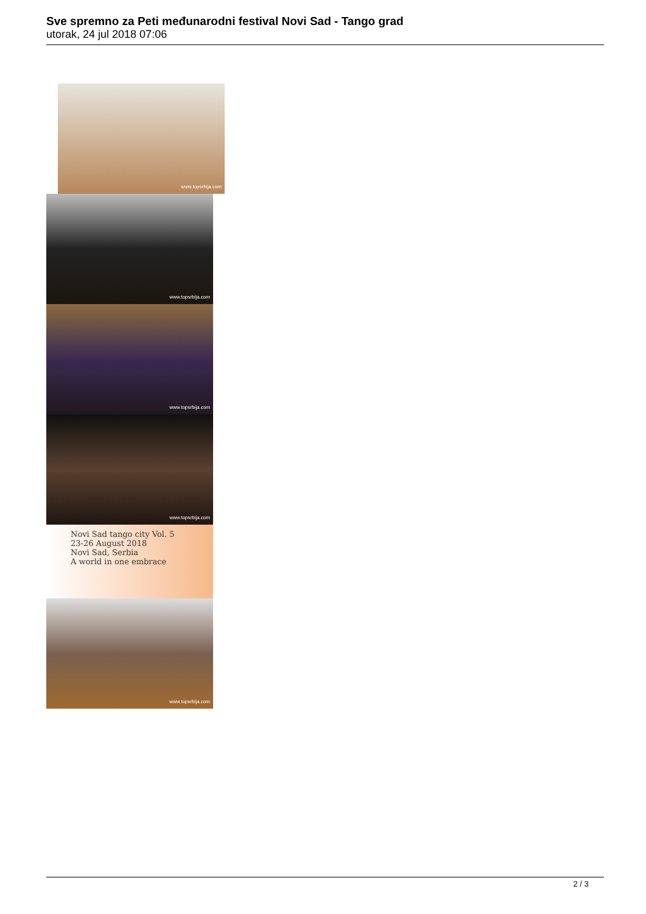Sve spremno za Peti međunarodni festival Novi Sad - Tango grad
utorak, 24 jul 2018 07:06
www.topsrbija.com
www.topsrbija.com
www.topsrbija.com
www.topsrbija.com
Novi Sad tango city Vol. 5
23-26 August 2018
Novi Sad, Serbia
A world in one embrace
www.topsrbija.com
2 / 3